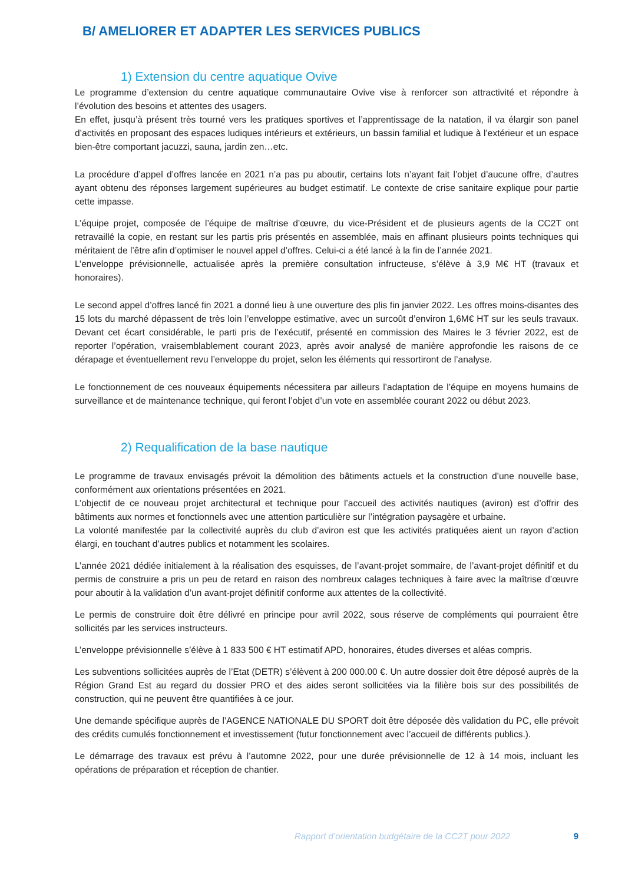B/ AMELIORER ET ADAPTER LES SERVICES PUBLICS
1) Extension du centre aquatique Ovive
Le programme d’extension du centre aquatique communautaire Ovive vise à renforcer son attractivité et répondre à l’évolution des besoins et attentes des usagers.
En effet, jusqu’à présent très tourné vers les pratiques sportives et l’apprentissage de la natation, il va élargir son panel d’activités en proposant des espaces ludiques intérieurs et extérieurs, un bassin familial et ludique à l’extérieur et un espace bien-être comportant jacuzzi, sauna, jardin zen…etc.
La procédure d’appel d’offres lancée en 2021 n’a pas pu aboutir, certains lots n’ayant fait l’objet d’aucune offre, d’autres ayant obtenu des réponses largement supérieures au budget estimatif. Le contexte de crise sanitaire explique pour partie cette impasse.
L’équipe projet, composée de l’équipe de maîtrise d’œuvre, du vice-Président et de plusieurs agents de la CC2T ont retravaillé la copie, en restant sur les partis pris présentés en assemblée, mais en affinant plusieurs points techniques qui méritaient de l’être afin d’optimiser le nouvel appel d’offres. Celui-ci a été lancé à la fin de l’année 2021.
L’enveloppe prévisionnelle, actualisée après la première consultation infructeuse, s’élève à 3,9 M€ HT (travaux et honoraires).
Le second appel d’offres lancé fin 2021 a donné lieu à une ouverture des plis fin janvier 2022. Les offres moins-disantes des 15 lots du marché dépassent de très loin l’enveloppe estimative, avec un surcoût d’environ 1,6M€ HT sur les seuls travaux. Devant cet écart considérable, le parti pris de l’exécutif, présenté en commission des Maires le 3 février 2022, est de reporter l’opération, vraisemblablement courant 2023, après avoir analysé de manière approfondie les raisons de ce dérapage et éventuellement revu l’enveloppe du projet, selon les éléments qui ressortiront de l’analyse.
Le fonctionnement de ces nouveaux équipements nécessitera par ailleurs l’adaptation de l’équipe en moyens humains de surveillance et de maintenance technique, qui feront l’objet d’un vote en assemblée courant 2022 ou début 2023.
2) Requalification de la base nautique
Le programme de travaux envisagés prévoit la démolition des bâtiments actuels et la construction d’une nouvelle base, conformément aux orientations présentées en 2021.
L’objectif de ce nouveau projet architectural et technique pour l’accueil des activités nautiques (aviron) est d’offrir des bâtiments aux normes et fonctionnels avec une attention particulière sur l’intégration paysagère et urbaine.
La volonté manifestée par la collectivité auprès du club d’aviron est que les activités pratiquées aient un rayon d’action élargi, en touchant d’autres publics et notamment les scolaires.
L’année 2021 dédiée initialement à la réalisation des esquisses, de l’avant-projet sommaire, de l’avant-projet définitif et du permis de construire a pris un peu de retard en raison des nombreux calages techniques à faire avec la maîtrise d’œuvre pour aboutir à la validation d’un avant-projet définitif conforme aux attentes de la collectivité.
Le permis de construire doit être délivré en principe pour avril 2022, sous réserve de compléments qui pourraient être sollicités par les services instructeurs.
L’enveloppe prévisionnelle s’élève à 1 833 500 € HT estimatif APD, honoraires, études diverses et aléas compris.
Les subventions sollicitées auprès de l’Etat (DETR) s’élèvent à 200 000.00 €. Un autre dossier doit être déposé auprès de la Région Grand Est au regard du dossier PRO et des aides seront sollicitées via la filière bois sur des possibilités de construction, qui ne peuvent être quantifiées à ce jour.
Une demande spécifique auprès de l’AGENCE NATIONALE DU SPORT doit être déposée dès validation du PC, elle prévoit des crédits cumulés fonctionnement et investissement (futur fonctionnement avec l’accueil de différents publics.).
Le démarrage des travaux est prévu à l’automne 2022, pour une durée prévisionnelle de 12 à 14 mois, incluant les opérations de préparation et réception de chantier.
Rapport d’orientation budgétaire de la CC2T pour 2022 9